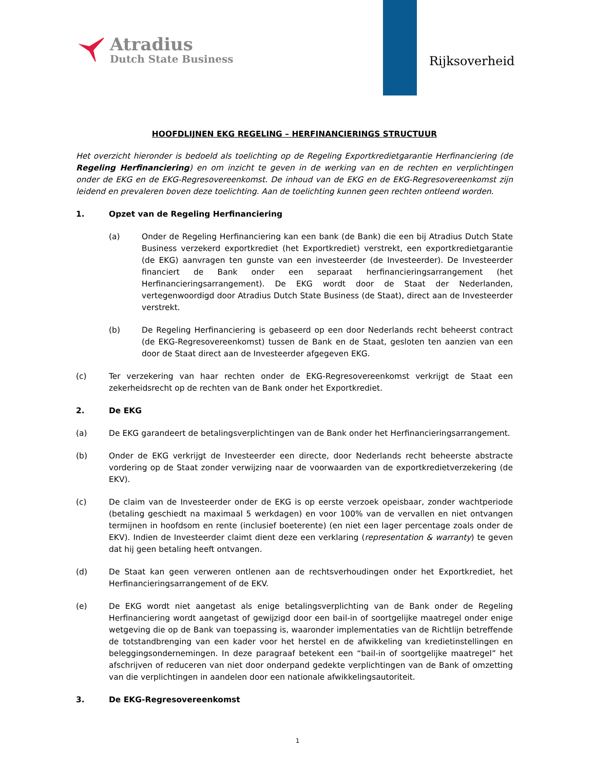Atradius
Dutch State Business
Rijksoverheid
HOOFDLIJNEN EKG REGELING – HERFINANCIERINGS STRUCTUUR
Het overzicht hieronder is bedoeld als toelichting op de Regeling Exportkredietgarantie Herfinanciering (de Regeling Herfinanciering) en om inzicht te geven in de werking van en de rechten en verplichtingen onder de EKG en de EKG-Regresovereenkomst. De inhoud van de EKG en de EKG-Regresovereenkomst zijn leidend en prevaleren boven deze toelichting. Aan de toelichting kunnen geen rechten ontleend worden.
1. Opzet van de Regeling Herfinanciering
(a) Onder de Regeling Herfinanciering kan een bank (de Bank) die een bij Atradius Dutch State Business verzekerd exportkrediet (het Exportkrediet) verstrekt, een exportkredietgarantie (de EKG) aanvragen ten gunste van een investeerder (de Investeerder). De Investeerder financiert de Bank onder een separaat herfinancieringsarrangement (het Herfinancieringsarrangement). De EKG wordt door de Staat der Nederlanden, vertegenwoordigd door Atradius Dutch State Business (de Staat), direct aan de Investeerder verstrekt.
(b) De Regeling Herfinanciering is gebaseerd op een door Nederlands recht beheerst contract (de EKG-Regresovereenkomst) tussen de Bank en de Staat, gesloten ten aanzien van een door de Staat direct aan de Investeerder afgegeven EKG.
(c) Ter verzekering van haar rechten onder de EKG-Regresovereenkomst verkrijgt de Staat een zekerheidsrecht op de rechten van de Bank onder het Exportkrediet.
2. De EKG
(a) De EKG garandeert de betalingsverplichtingen van de Bank onder het Herfinancieringsarrangement.
(b) Onder de EKG verkrijgt de Investeerder een directe, door Nederlands recht beheerste abstracte vordering op de Staat zonder verwijzing naar de voorwaarden van de exportkredietverzekering (de EKV).
(c) De claim van de Investeerder onder de EKG is op eerste verzoek opeisbaar, zonder wachtperiode (betaling geschiedt na maximaal 5 werkdagen) en voor 100% van de vervallen en niet ontvangen termijnen in hoofdsom en rente (inclusief boeterente) (en niet een lager percentage zoals onder de EKV). Indien de Investeerder claimt dient deze een verklaring (representation & warranty) te geven dat hij geen betaling heeft ontvangen.
(d) De Staat kan geen verweren ontlenen aan de rechtsverhoudingen onder het Exportkrediet, het Herfinancieringsarrangement of de EKV.
(e) De EKG wordt niet aangetast als enige betalingsverplichting van de Bank onder de Regeling Herfinanciering wordt aangetast of gewijzigd door een bail-in of soortgelijke maatregel onder enige wetgeving die op de Bank van toepassing is, waaronder implementaties van de Richtlijn betreffende de totstandbrenging van een kader voor het herstel en de afwikkeling van kredietinstellingen en beleggingsondernemingen. In deze paragraaf betekent een “bail-in of soortgelijke maatregel” het afschrijven of reduceren van niet door onderpand gedekte verplichtingen van de Bank of omzetting van die verplichtingen in aandelen door een nationale afwikkelingsautoriteit.
3. De EKG-Regresovereenkomst
1